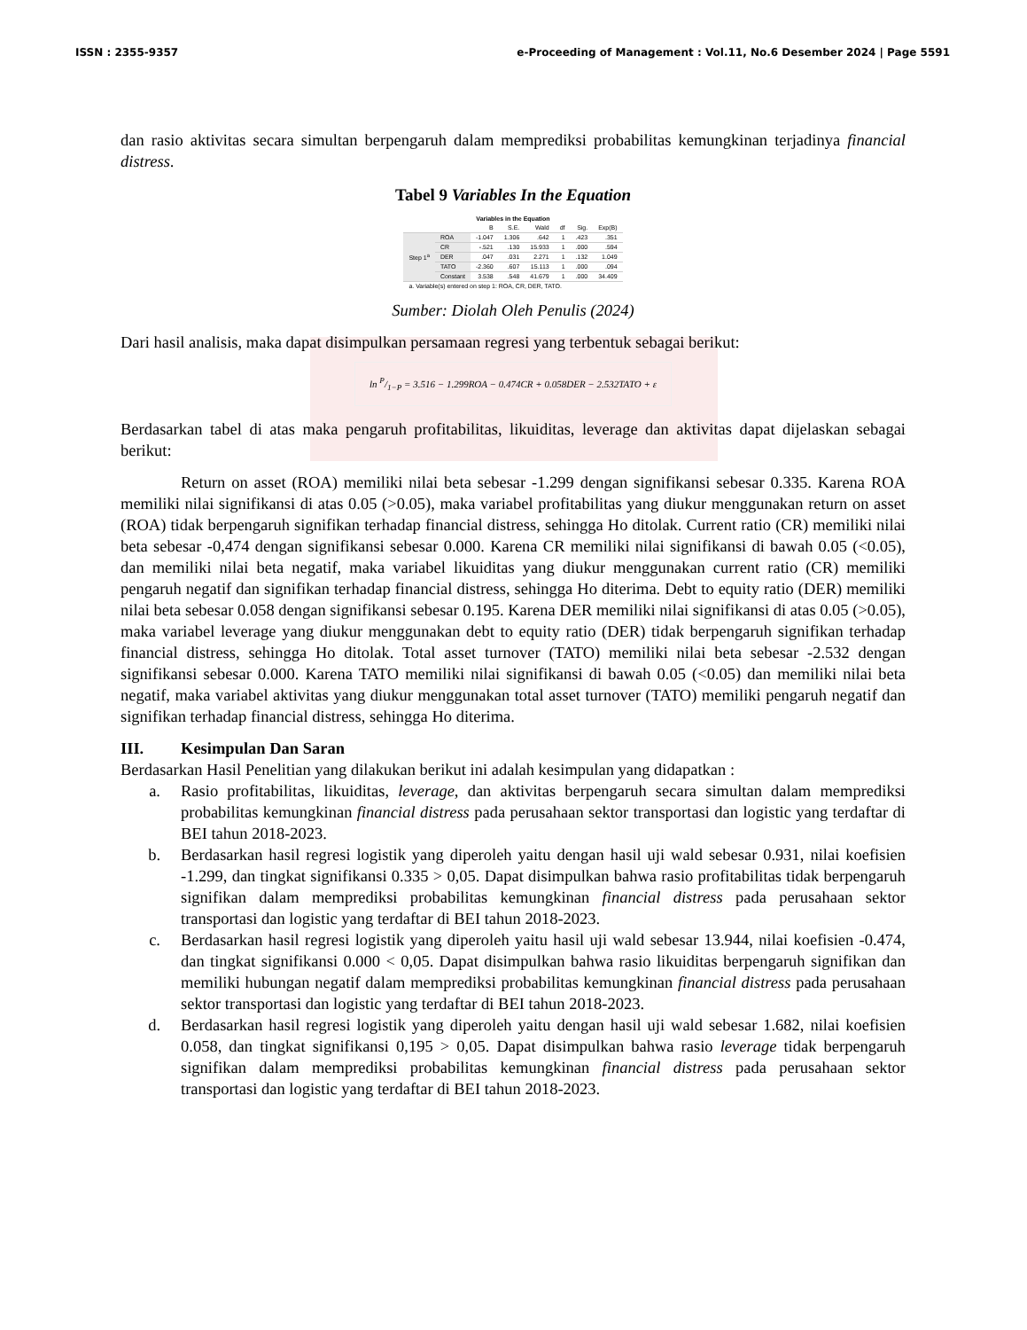ISSN : 2355-9357 e-Proceeding of Management : Vol.11, No.6 Desember 2024 | Page 5591
dan rasio aktivitas secara simultan berpengaruh dalam memprediksi probabilitas kemungkinan terjadinya financial distress.
Tabel 9 Variables In the Equation
| Variables in the Equation | | | | | | | |
| --- | --- | --- | --- | --- | --- | --- | --- |
| | | B | S.E. | Wald | df | Sig. | Exp(B) |
| Step 1<sup>a</sup> | ROA | -1.047 | 1.306 | .642 | 1 | .423 | .351 |
| | CR | -.521 | .130 | 15.933 | 1 | .000 | .594 |
| | DER | .047 | .031 | 2.271 | 1 | .132 | 1.049 |
| | TATO | -2.360 | .607 | 15.113 | 1 | .000 | .094 |
| | Constant | 3.538 | .548 | 41.679 | 1 | .000 | 34.409 |
| a. Variable(s) entered on step 1: ROA, CR, DER, TATO. | | | | | | | |
Sumber: Diolah Oleh Penulis (2024)
Dari hasil analisis, maka dapat disimpulkan persamaan regresi yang terbentuk sebagai berikut:
ln P/1−P = 3.516 − 1.299ROA − 0.474CR + 0.058DER − 2.532TATO + ε
Berdasarkan tabel di atas maka pengaruh profitabilitas, likuiditas, leverage dan aktivitas dapat dijelaskan sebagai berikut:
Return on asset (ROA) memiliki nilai beta sebesar -1.299 dengan signifikansi sebesar 0.335. Karena ROA memiliki nilai signifikansi di atas 0.05 (>0.05), maka variabel profitabilitas yang diukur menggunakan return on asset (ROA) tidak berpengaruh signifikan terhadap financial distress, sehingga Ho ditolak. Current ratio (CR) memiliki nilai beta sebesar -0,474 dengan signifikansi sebesar 0.000. Karena CR memiliki nilai signifikansi di bawah 0.05 (<0.05), dan memiliki nilai beta negatif, maka variabel likuiditas yang diukur menggunakan current ratio (CR) memiliki pengaruh negatif dan signifikan terhadap financial distress, sehingga Ho diterima. Debt to equity ratio (DER) memiliki nilai beta sebesar 0.058 dengan signifikansi sebesar 0.195. Karena DER memiliki nilai signifikansi di atas 0.05 (>0.05), maka variabel leverage yang diukur menggunakan debt to equity ratio (DER) tidak berpengaruh signifikan terhadap financial distress, sehingga Ho ditolak. Total asset turnover (TATO) memiliki nilai beta sebesar -2.532 dengan signifikansi sebesar 0.000. Karena TATO memiliki nilai signifikansi di bawah 0.05 (<0.05) dan memiliki nilai beta negatif, maka variabel aktivitas yang diukur menggunakan total asset turnover (TATO) memiliki pengaruh negatif dan signifikan terhadap financial distress, sehingga Ho diterima.
III. Kesimpulan Dan Saran
Berdasarkan Hasil Penelitian yang dilakukan berikut ini adalah kesimpulan yang didapatkan :
a. Rasio profitabilitas, likuiditas, leverage, dan aktivitas berpengaruh secara simultan dalam memprediksi probabilitas kemungkinan financial distress pada perusahaan sektor transportasi dan logistic yang terdaftar di BEI tahun 2018-2023.
b. Berdasarkan hasil regresi logistik yang diperoleh yaitu dengan hasil uji wald sebesar 0.931, nilai koefisien -1.299, dan tingkat signifikansi 0.335 > 0,05. Dapat disimpulkan bahwa rasio profitabilitas tidak berpengaruh signifikan dalam memprediksi probabilitas kemungkinan financial distress pada perusahaan sektor transportasi dan logistic yang terdaftar di BEI tahun 2018-2023.
c. Berdasarkan hasil regresi logistik yang diperoleh yaitu hasil uji wald sebesar 13.944, nilai koefisien -0.474, dan tingkat signifikansi 0.000 < 0,05. Dapat disimpulkan bahwa rasio likuiditas berpengaruh signifikan dan memiliki hubungan negatif dalam memprediksi probabilitas kemungkinan financial distress pada perusahaan sektor transportasi dan logistic yang terdaftar di BEI tahun 2018-2023.
d. Berdasarkan hasil regresi logistik yang diperoleh yaitu dengan hasil uji wald sebesar 1.682, nilai koefisien 0.058, dan tingkat signifikansi 0,195 > 0,05. Dapat disimpulkan bahwa rasio leverage tidak berpengaruh signifikan dalam memprediksi probabilitas kemungkinan financial distress pada perusahaan sektor transportasi dan logistic yang terdaftar di BEI tahun 2018-2023.